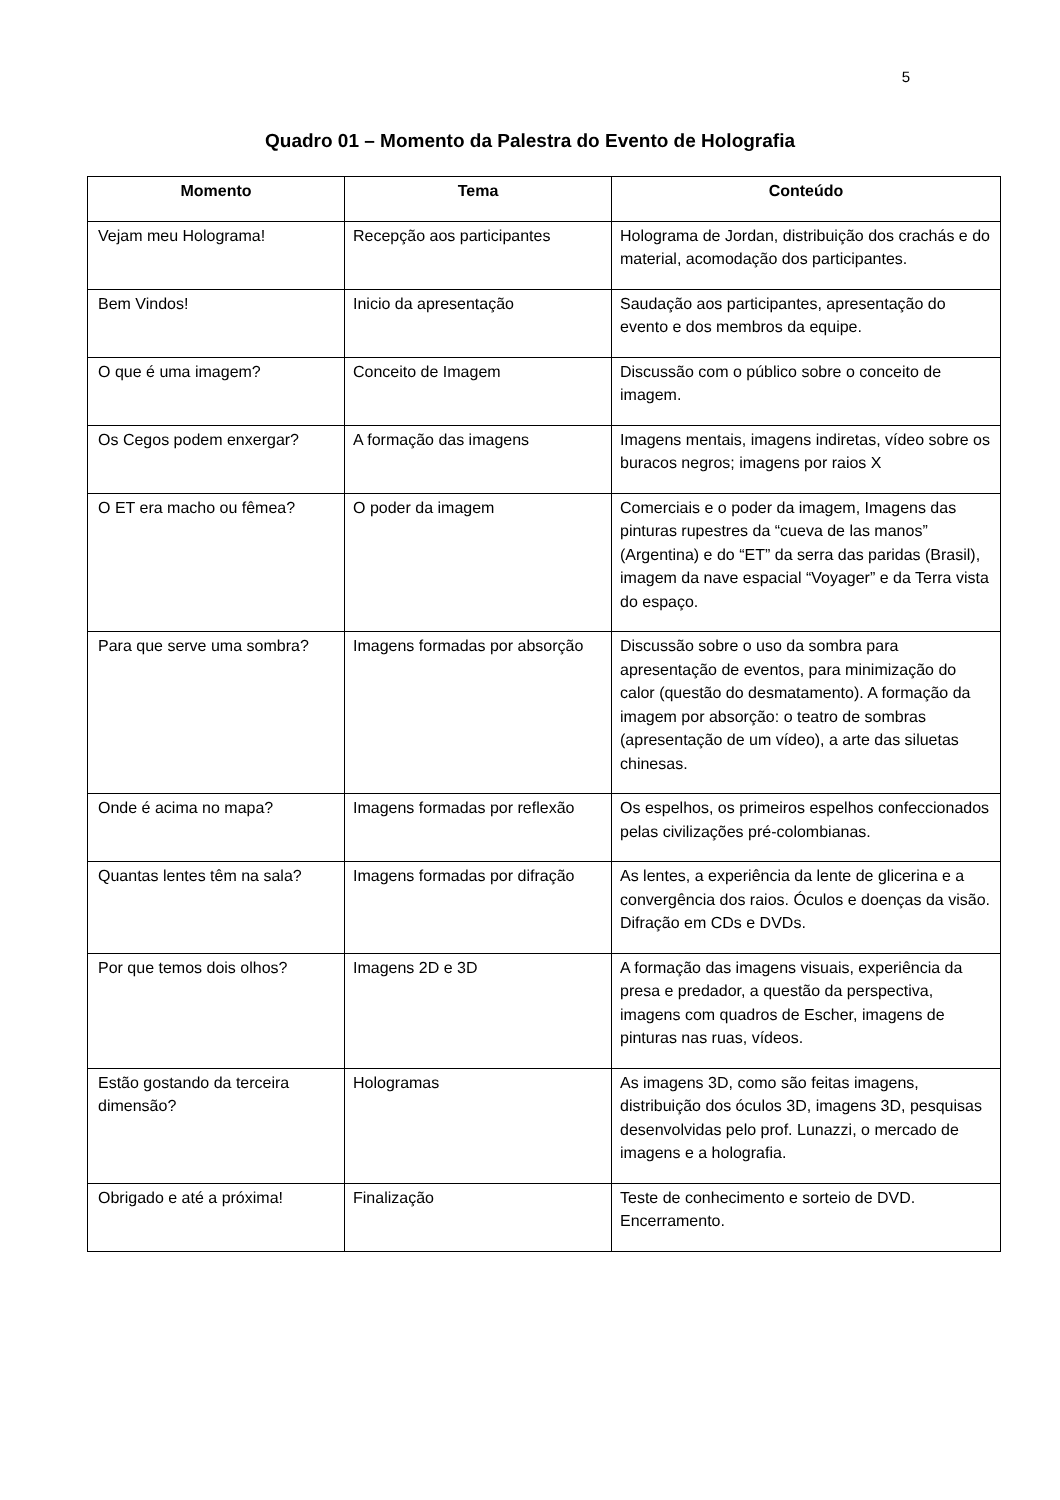5
Quadro 01 – Momento da Palestra do Evento de Holografia
| Momento | Tema | Conteúdo |
| --- | --- | --- |
| Vejam meu Holograma! | Recepção aos participantes | Holograma de Jordan, distribuição dos crachás e do material, acomodação dos participantes. |
| Bem Vindos! | Inicio da apresentação | Saudação aos participantes, apresentação do evento e dos membros da equipe. |
| O que é uma imagem? | Conceito de Imagem | Discussão com o público sobre o conceito de imagem. |
| Os Cegos podem enxergar? | A formação das imagens | Imagens mentais, imagens indiretas, vídeo sobre os buracos negros; imagens por raios X |
| O ET era macho ou fêmea? | O poder da imagem | Comerciais e o poder da imagem, Imagens das pinturas rupestres da “cueva de las manos” (Argentina) e do “ET” da serra das paridas (Brasil), imagem da nave espacial “Voyager” e da Terra vista do espaço. |
| Para que serve uma sombra? | Imagens formadas por absorção | Discussão sobre o uso da sombra para apresentação de eventos, para minimização do calor (questão do desmatamento). A formação da imagem por absorção: o teatro de sombras (apresentação de um vídeo), a arte das siluetas chinesas. |
| Onde é acima no mapa? | Imagens formadas por reflexão | Os espelhos, os primeiros espelhos confeccionados pelas civilizações pré-colombianas. |
| Quantas lentes têm na sala? | Imagens formadas por difração | As lentes, a experiência da lente de glicerina e a convergência dos raios. Óculos e doenças da visão. Difração em CDs e DVDs. |
| Por que temos dois olhos? | Imagens 2D e 3D | A formação das imagens visuais, experiência da presa e predador, a questão da perspectiva, imagens com quadros de Escher, imagens de pinturas nas ruas, vídeos. |
| Estão gostando da terceira dimensão? | Hologramas | As imagens 3D, como são feitas imagens, distribuição dos óculos 3D, imagens 3D, pesquisas desenvolvidas pelo prof. Lunazzi, o mercado de imagens e a holografia. |
| Obrigado e até a próxima! | Finalização | Teste de conhecimento e sorteio de DVD. Encerramento. |